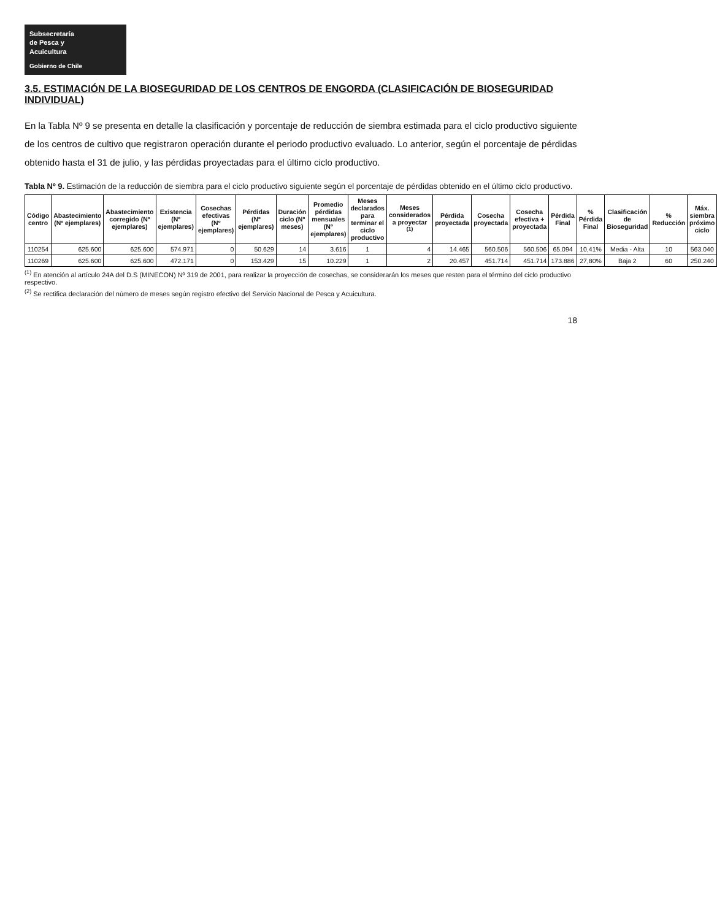Subsecretaría
de Pesca y
Acuicultura
Gobierno de Chile
3.5. ESTIMACIÓN DE LA BIOSEGURIDAD DE LOS CENTROS DE ENGORDA (CLASIFICACIÓN DE BIOSEGURIDAD INDIVIDUAL)
En la Tabla Nº 9 se presenta en detalle la clasificación y porcentaje de reducción de siembra estimada para el ciclo productivo siguiente de los centros de cultivo que registraron operación durante el periodo productivo evaluado. Lo anterior, según el porcentaje de pérdidas obtenido hasta el 31 de julio, y las pérdidas proyectadas para el último ciclo productivo.
Tabla Nº 9. Estimación de la reducción de siembra para el ciclo productivo siguiente según el porcentaje de pérdidas obtenido en el último ciclo productivo.
| Código centro | Abastecimiento (Nº ejemplares) | Abastecimiento corregido (Nº ejemplares) | Existencia (Nº ejemplares) | Cosechas efectivas (Nº ejemplares) | Pérdidas (Nº ejemplares) | Duración ciclo (Nº meses) | Promedio pérdidas mensuales (Nº ejemplares) | Meses declarados para terminar el ciclo productivo | Meses considerados a proyectar <sup>(1)</sup> | Pérdida proyectada | Cosecha proyectada | Cosecha efectiva + proyectada | Pérdida Final | % Pérdida Final | Clasificación de Bioseguridad | % Reducción | Máx. siembra próximo ciclo |
| --- | --- | --- | --- | --- | --- | --- | --- | --- | --- | --- | --- | --- | --- | --- | --- | --- | --- |
| 110254 | 625.600 | 625.600 | 574.971 | 0 | 50.629 | 14 | 3.616 | 1 | 4 | 14.465 | 560.506 | 560.506 | 65.094 | 10,41% | Media - Alta | 10 | 563.040 |
| 110269 | 625.600 | 625.600 | 472.171 | 0 | 153.429 | 15 | 10.229 | 1 | 2 | 20.457 | 451.714 | 451.714 | 173.886 | 27,80% | Baja 2 | 60 | 250.240 |
<sup>(1)</sup> En atención al artículo 24A del D.S (MINECON) Nº 319 de 2001, para realizar la proyección de cosechas, se considerarán los meses que resten para el término del ciclo productivo respectivo.
<sup>(2)</sup> Se rectifica declaración del número de meses según registro efectivo del Servicio Nacional de Pesca y Acuicultura.
18